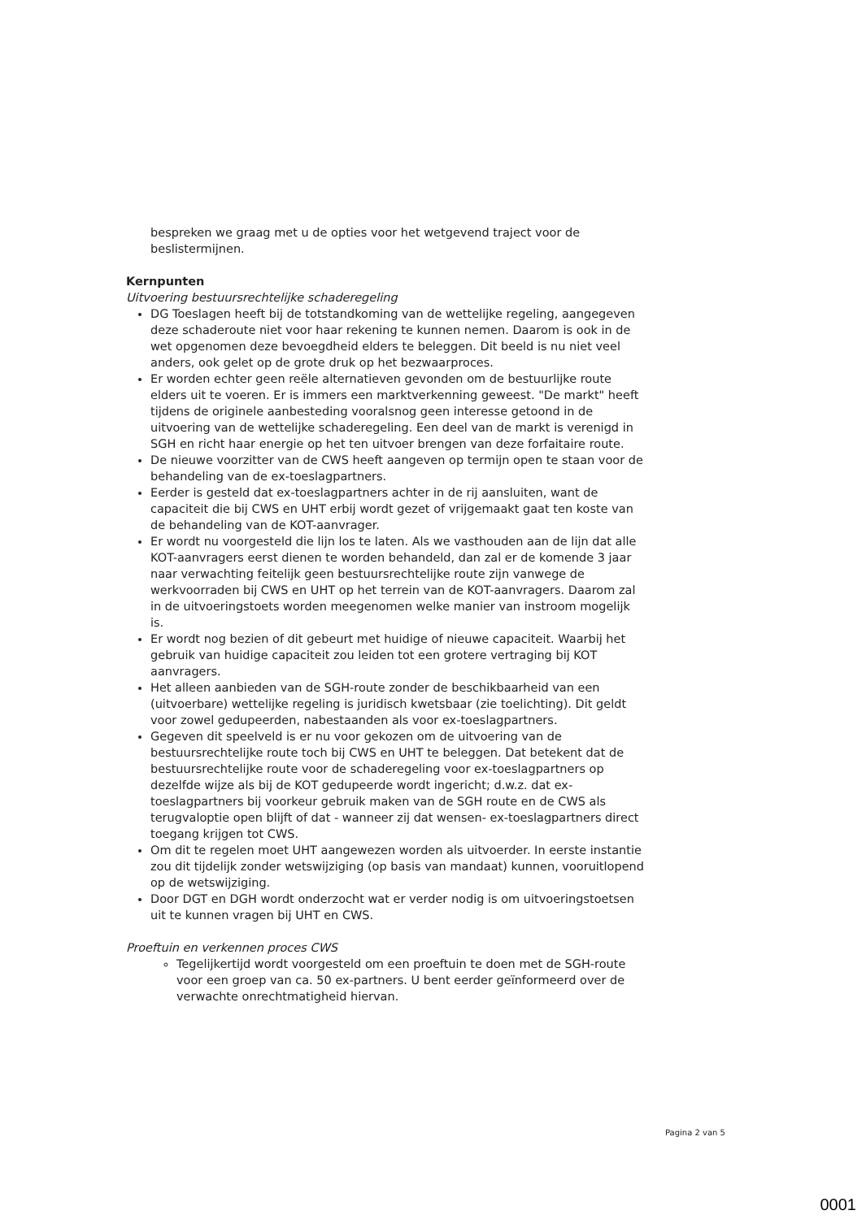bespreken we graag met u de opties voor het wetgevend traject voor de beslistermijnen.
Kernpunten
Uitvoering bestuursrechtelijke schaderegeling
DG Toeslagen heeft bij de totstandkoming van de wettelijke regeling, aangegeven deze schaderoute niet voor haar rekening te kunnen nemen. Daarom is ook in de wet opgenomen deze bevoegdheid elders te beleggen. Dit beeld is nu niet veel anders, ook gelet op de grote druk op het bezwaarproces.
Er worden echter geen reële alternatieven gevonden om de bestuurlijke route elders uit te voeren. Er is immers een marktverkenning geweest. "De markt" heeft tijdens de originele aanbesteding vooralsnog geen interesse getoond in de uitvoering van de wettelijke schaderegeling. Een deel van de markt is verenigd in SGH en richt haar energie op het ten uitvoer brengen van deze forfaitaire route.
De nieuwe voorzitter van de CWS heeft aangeven op termijn open te staan voor de behandeling van de ex-toeslagpartners.
Eerder is gesteld dat ex-toeslagpartners achter in de rij aansluiten, want de capaciteit die bij CWS en UHT erbij wordt gezet of vrijgemaakt gaat ten koste van de behandeling van de KOT-aanvrager.
Er wordt nu voorgesteld die lijn los te laten. Als we vasthouden aan de lijn dat alle KOT-aanvragers eerst dienen te worden behandeld, dan zal er de komende 3 jaar naar verwachting feitelijk geen bestuursrechtelijke route zijn vanwege de werkvoorraden bij CWS en UHT op het terrein van de KOT-aanvragers. Daarom zal in de uitvoeringstoets worden meegenomen welke manier van instroom mogelijk is.
Er wordt nog bezien of dit gebeurt met huidige of nieuwe capaciteit. Waarbij het gebruik van huidige capaciteit zou leiden tot een grotere vertraging bij KOT aanvragers.
Het alleen aanbieden van de SGH-route zonder de beschikbaarheid van een (uitvoerbare) wettelijke regeling is juridisch kwetsbaar (zie toelichting). Dit geldt voor zowel gedupeerden, nabestaanden als voor ex-toeslagpartners.
Gegeven dit speelveld is er nu voor gekozen om de uitvoering van de bestuursrechtelijke route toch bij CWS en UHT te beleggen. Dat betekent dat de bestuursrechtelijke route voor de schaderegeling voor ex-toeslagpartners op dezelfde wijze als bij de KOT gedupeerde wordt ingericht; d.w.z. dat ex-toeslagpartners bij voorkeur gebruik maken van de SGH route en de CWS als terugvaloptie open blijft of dat - wanneer zij dat wensen- ex-toeslagpartners direct toegang krijgen tot CWS.
Om dit te regelen moet UHT aangewezen worden als uitvoerder. In eerste instantie zou dit tijdelijk zonder wetswijziging (op basis van mandaat) kunnen, vooruitlopend op de wetswijziging.
Door DGT en DGH wordt onderzocht wat er verder nodig is om uitvoeringstoetsen uit te kunnen vragen bij UHT en CWS.
Proeftuin en verkennen proces CWS
Tegelijkertijd wordt voorgesteld om een proeftuin te doen met de SGH-route voor een groep van ca. 50 ex-partners. U bent eerder geïnformeerd over de verwachte onrechtmatigheid hiervan.
Pagina 2 van 5
0001